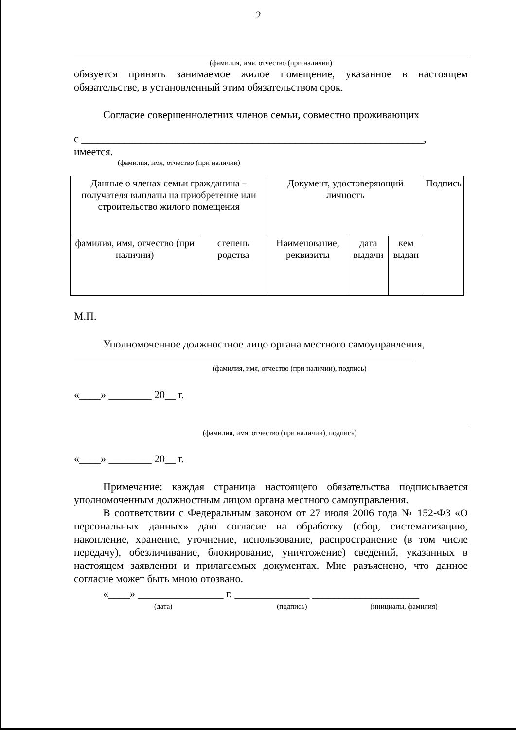2
(фамилия, имя, отчество (при наличии)
обязуется принять занимаемое жилое помещение, указанное в настоящем обязательстве, в установленный этим обязательством срок.
Согласие совершеннолетних членов семьи, совместно проживающих
с ________________________________________________________________, имеется.
(фамилия, имя, отчество (при наличии)
| Данные о членах семьи гражданина – получателя выплаты на приобретение или строительство жилого помещения | | Документ, удостоверяющий личность | | | Подпись |
| фамилия, имя, отчество (при наличии) | степень родства | Наименование, реквизиты | дата выдачи | кем выдан | |
М.П.
Уполномоченное должностное лицо органа местного самоуправления,
(фамилия, имя, отчество (при наличии), подпись)
«____» ________ 20__ г.
(фамилия, имя, отчество (при наличии), подпись)
«____» ________ 20__ г.
Примечание: каждая страница настоящего обязательства подписывается уполномоченным должностным лицом органа местного самоуправления.
В соответствии с Федеральным законом от 27 июля 2006 года № 152-ФЗ «О персональных данных» даю согласие на обработку (сбор, систематизацию, накопление, хранение, уточнение, использование, распространение (в том числе передачу), обезличивание, блокирование, уничтожение) сведений, указанных в настоящем заявлении и прилагаемых документах. Мне разъяснено, что данное согласие может быть мною отозвано.
«____» ________________ г. ______________ ____________________
(дата) (подпись) (инициалы, фамилия)